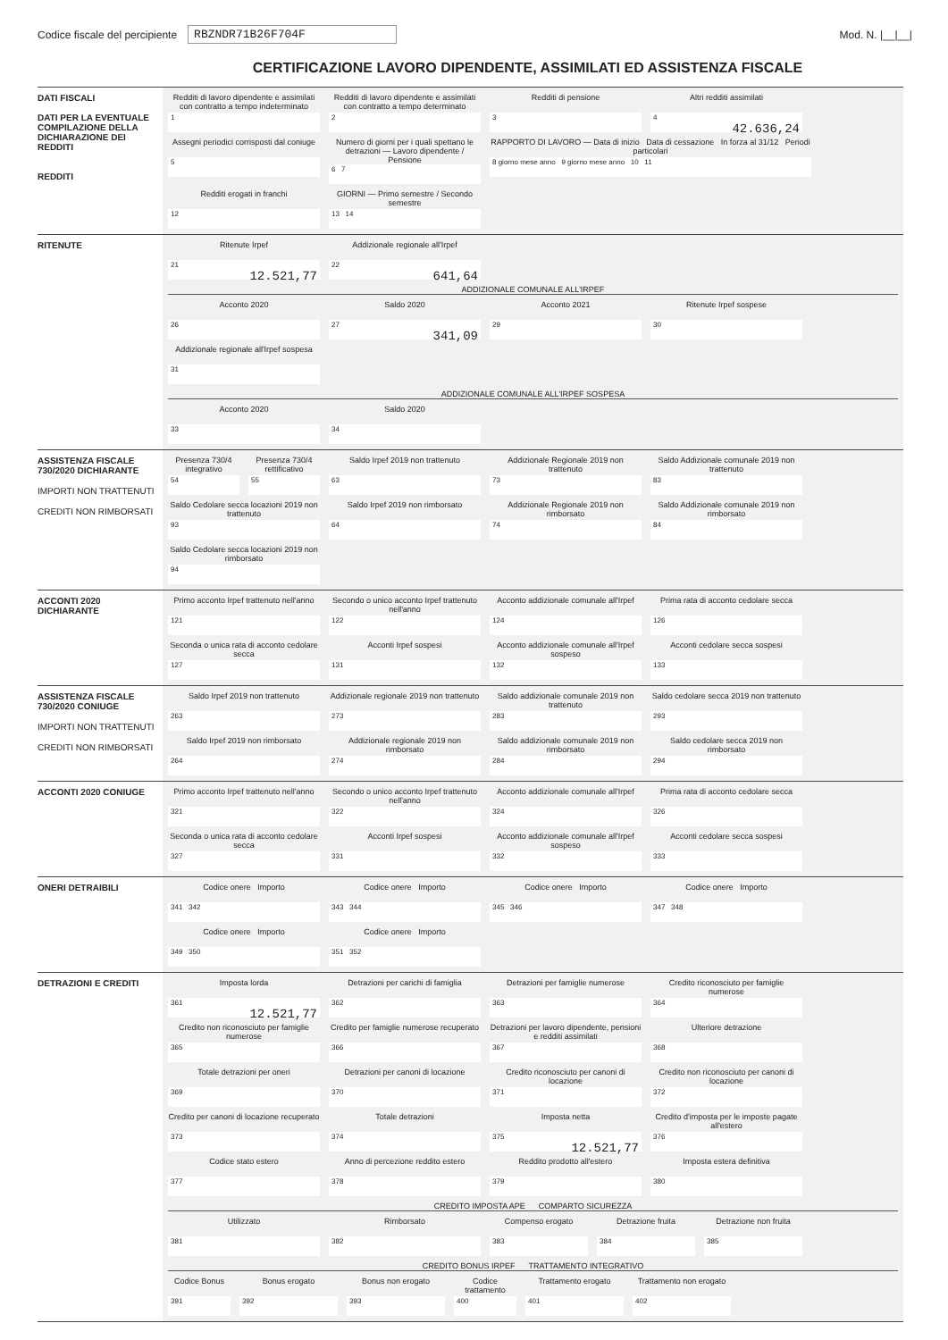Codice fiscale del percipiente
RBZNDR71B26F704F Mod. N. |__|__|
CERTIFICAZIONE LAVORO DIPENDENTE, ASSIMILATI ED ASSISTENZA FISCALE
DATI FISCALI
DATI PER LA EVENTUALE COMPILAZIONE DELLA DICHIARAZIONE DEI REDDITI
REDDITI
Redditi di lavoro dipendente e assimilati con contratto a tempo indeterminato
1
Redditi di lavoro dipendente e assimilati con contratto a tempo determinato
2
Redditi di pensione
3
Altri redditi assimilati
4
42.636,24
Assegni periodici corrisposti dal coniuge
5
Numero di giorni per i quali spettano le detrazioni — Lavoro dipendente / Pensione
6 7
RAPPORTO DI LAVORO — Data di inizio Data di cessazione In forza al 31/12 Periodi particolari
8 giorno mese anno 9 giorno mese anno 10 11
Redditi erogati in franchi
12
GIORNI — Primo semestre / Secondo semestre
13 14
RITENUTE Ritenute Irpef
21
12.521,77
Addizionale regionale all'Irpef
22
641,64
ADDIZIONALE COMUNALE ALL'IRPEF
Acconto 2020
26
Saldo 2020
27
341,09
Acconto 2021
29
Ritenute Irpef sospese
30
Addizionale regionale all'Irpef sospesa
31
ADDIZIONALE COMUNALE ALL'IRPEF SOSPESA
Acconto 2020
33
Saldo 2020
34
ASSISTENZA FISCALE 730/2020 DICHIARANTE
IMPORTI NON TRATTENUTI
CREDITI NON RIMBORSATI
Presenza 730/4 integrativo
54
Presenza 730/4 rettificativo
55
Saldo Irpef 2019 non trattenuto
63
Addizionale Regionale 2019 non trattenuto
73
Saldo Addizionale comunale 2019 non trattenuto
83
Saldo Cedolare secca locazioni 2019 non trattenuto
93
Saldo Irpef 2019 non rimborsato
64
Addizionale Regionale 2019 non rimborsato
74
Saldo Addizionale comunale 2019 non rimborsato
84
Saldo Cedolare secca locazioni 2019 non rimborsato
94
ACCONTI 2020 DICHIARANTE
Primo acconto Irpef trattenuto nell'anno
121
Secondo o unico acconto Irpef trattenuto nell'anno
122
Acconto addizionale comunale all'Irpef
124
Prima rata di acconto cedolare secca
126
Seconda o unica rata di acconto cedolare secca
127
Acconti Irpef sospesi
131
Acconto addizionale comunale all'Irpef sospeso
132
Acconti cedolare secca sospesi
133
ASSISTENZA FISCALE 730/2020 CONIUGE
IMPORTI NON TRATTENUTI
CREDITI NON RIMBORSATI
Saldo Irpef 2019 non trattenuto
263
Addizionale regionale 2019 non trattenuto
273
Saldo addizionale comunale 2019 non trattenuto
283
Saldo cedolare secca 2019 non trattenuto
293
Saldo Irpef 2019 non rimborsato
264
Addizionale regionale 2019 non rimborsato
274
Saldo addizionale comunale 2019 non rimborsato
284
Saldo cedolare secca 2019 non rimborsato
294
ACCONTI 2020 CONIUGE Primo acconto Irpef trattenuto nell'anno
321
Secondo o unico acconto Irpef trattenuto nell'anno
322
Acconto addizionale comunale all'Irpef
324
Prima rata di acconto cedolare secca
326
Seconda o unica rata di acconto cedolare secca
327
Acconti Irpef sospesi
331
Acconto addizionale comunale all'Irpef sospeso
332
Acconti cedolare secca sospesi
333
ONERI DETRAIBILI Codice onere Importo
341 342
Codice onere Importo
343 344
Codice onere Importo
345 346
Codice onere Importo
347 348
Codice onere Importo
349 350
Codice onere Importo
351 352
DETRAZIONI E CREDITI Imposta lorda
361
12.521,77
Detrazioni per carichi di famiglia
362
Detrazioni per famiglie numerose
363
Credito riconosciuto per famiglie numerose
364
Credito non riconosciuto per famiglie numerose
365
Credito per famiglie numerose recuperato
366
Detrazioni per lavoro dipendente, pensioni e redditi assimilati
367
Ulteriore detrazione
368
Totale detrazioni per oneri
369
Detrazioni per canoni di locazione
370
Credito riconosciuto per canoni di locazione
371
Credito non riconosciuto per canoni di locazione
372
Credito per canoni di locazione recuperato
373
Totale detrazioni
374
Imposta netta
375
12.521,77
Credito d'imposta per le imposte pagate all'estero
376
Codice stato estero
377
Anno di percezione reddito estero
378
Reddito prodotto all'estero
379
Imposta estera definitiva
380
CREDITO IMPOSTA APE COMPARTO SICUREZZA
Utilizzato
381
Rimborsato
382
Compenso erogato
383
Detrazione fruita
384
Detrazione non fruita
385
CREDITO BONUS IRPEF TRATTAMENTO INTEGRATIVO
Codice Bonus
391
Bonus erogato
392
Bonus non erogato
393
Codice trattamento
400
Trattamento erogato
401
Trattamento non erogato
402